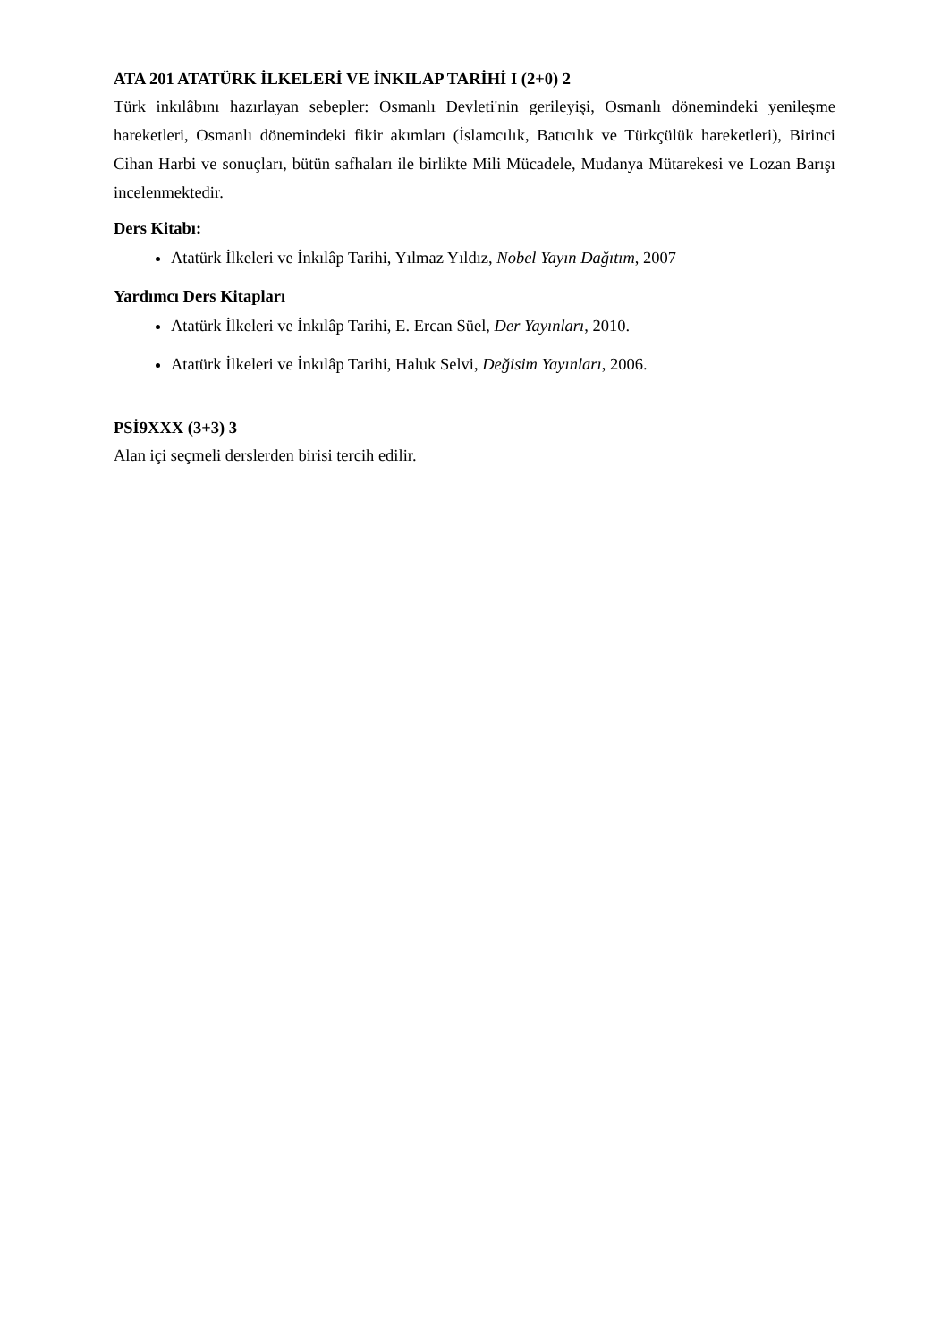ATA 201 ATATÜRK İLKELERİ VE İNKILAP TARİHİ I (2+0) 2
Türk inkılâbını hazırlayan sebepler: Osmanlı Devleti'nin gerileyişi, Osmanlı dönemindeki yenileşme hareketleri, Osmanlı dönemindeki fikir akımları (İslamcılık, Batıcılık ve Türkçülük hareketleri), Birinci Cihan Harbi ve sonuçları, bütün safhaları ile birlikte Mili Mücadele, Mudanya Mütarekesi ve Lozan Barışı incelenmektedir.
Ders Kitabı:
Atatürk İlkeleri ve İnkılâp Tarihi, Yılmaz Yıldız, Nobel Yayın Dağıtım, 2007
Yardımcı Ders Kitapları
Atatürk İlkeleri ve İnkılâp Tarihi, E. Ercan Süel, Der Yayınları, 2010.
Atatürk İlkeleri ve İnkılâp Tarihi, Haluk Selvi, Değisim Yayınları, 2006.
PSİ9XXX (3+3) 3
Alan içi seçmeli derslerden birisi tercih edilir.